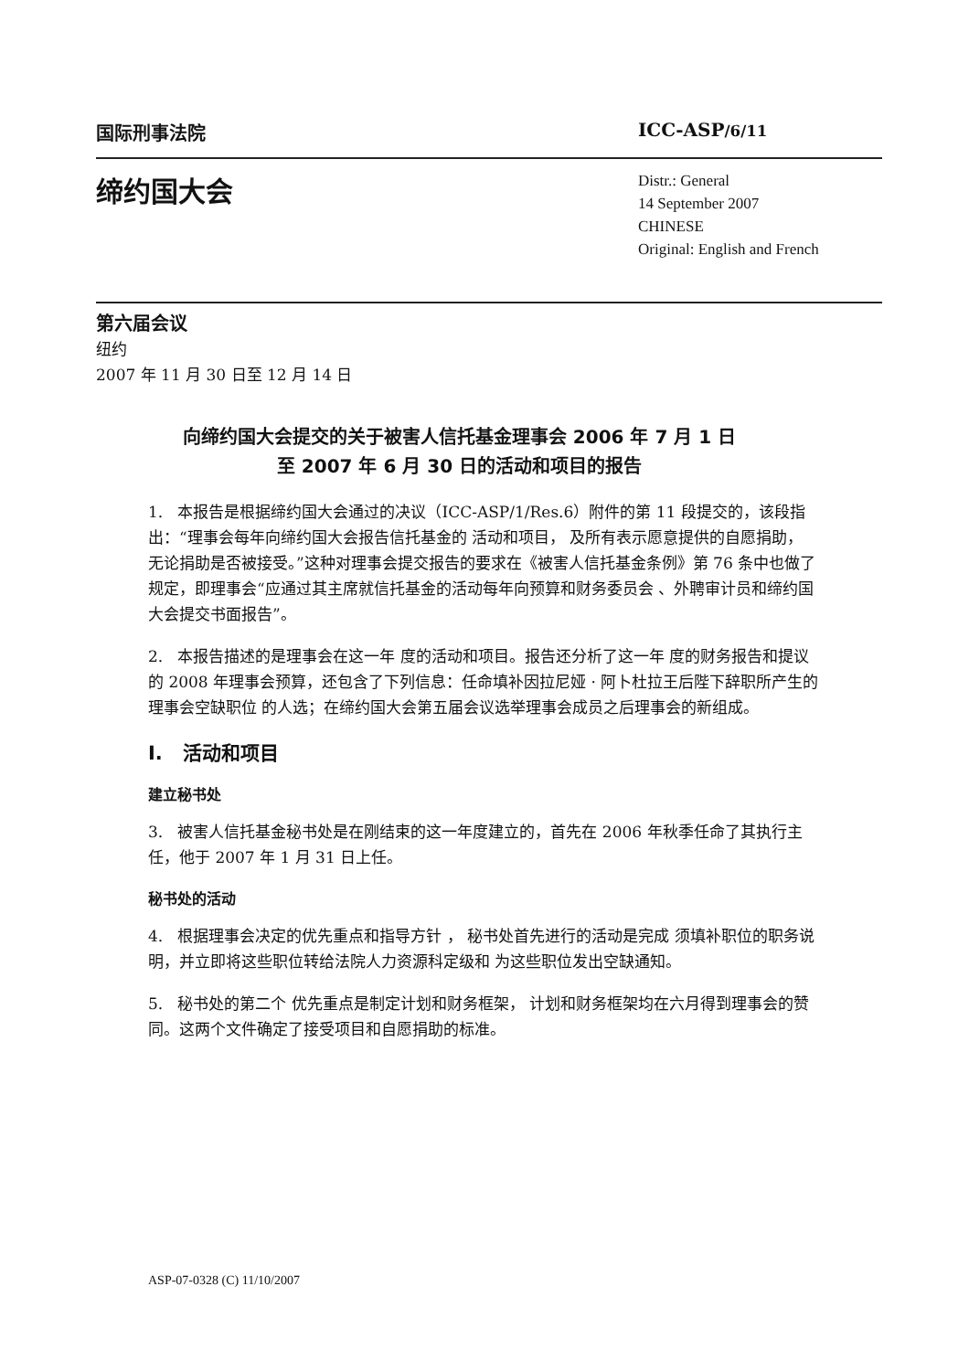国际刑事法院 ICC-ASP/6/11
缔约国大会
Distr.: General
14 September 2007
CHINESE
Original: English and French
第六届会议
纽约
2007 年 11 月 30 日至 12 月 14 日
向缔约国大会提交的关于被害人信托基金理事会 2006 年 7 月 1 日
至 2007 年 6 月 30 日的活动和项目的报告
1. 本报告是根据缔约国大会通过的决议（ICC-ASP/1/Res.6）附件的第 11 段提交的，该段指出：“理事会每年向缔约国大会报告信托基金的 活动和项目， 及所有表示愿意提供的自愿捐助， 无论捐助是否被接受。”这种对理事会提交报告的要求在《被害人信托基金条例》第 76 条中也做了规定，即理事会“应通过其主席就信托基金的活动每年向预算和财务委员会 、外聘审计员和缔约国大会提交书面报告”。
2. 本报告描述的是理事会在这一年 度的活动和项目。报告还分析了这一年 度的财务报告和提议的 2008 年理事会预算，还包含了下列信息：任命填补因拉尼娅 · 阿卜杜拉王后陛下辞职所产生的理事会空缺职位 的人选；在缔约国大会第五届会议选举理事会成员之后理事会的新组成。
I. 活动和项目
建立秘书处
3. 被害人信托基金秘书处是在刚结束的这一年度建立的，首先在 2006 年秋季任命了其执行主任，他于 2007 年 1 月 31 日上任。
秘书处的活动
4. 根据理事会决定的优先重点和指导方针 ， 秘书处首先进行的活动是完成 须填补职位的职务说明，并立即将这些职位转给法院人力资源科定级和 为这些职位发出空缺通知。
5. 秘书处的第二个 优先重点是制定计划和财务框架， 计划和财务框架均在六月得到理事会的赞同。这两个文件确定了接受项目和自愿捐助的标准。
ASP-07-0328 (C) 11/10/2007